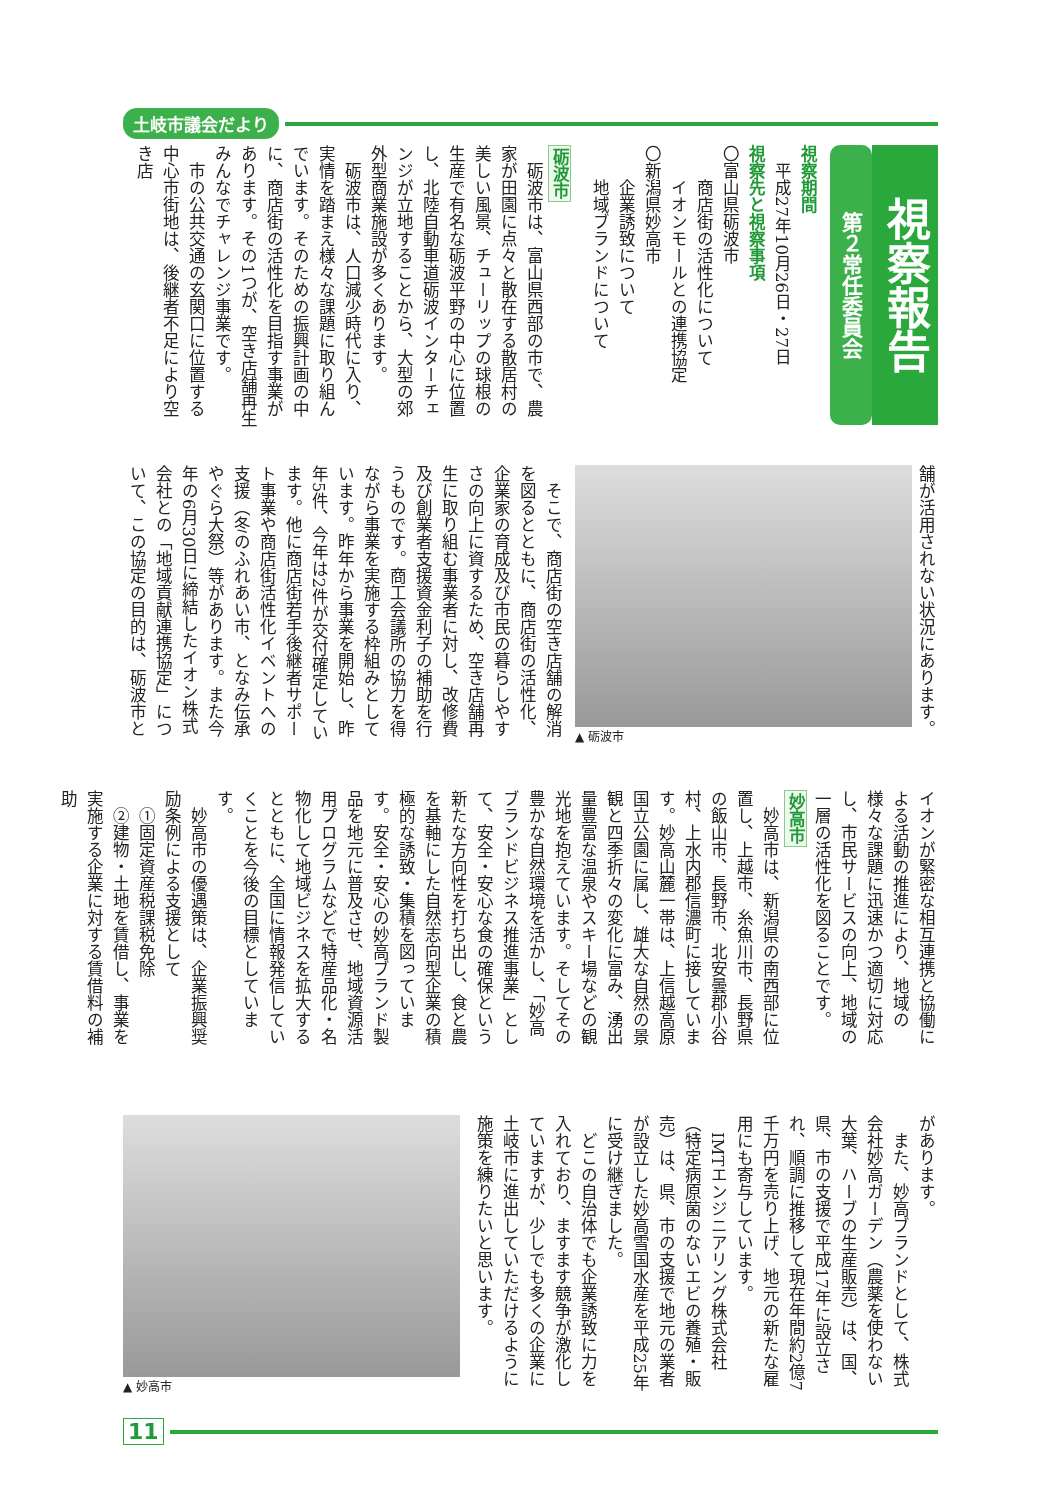土岐市議会だより
視察報告
第２常任委員会
視察期間
平成27年10月26日・27日
視察先と視察事項
〇富山県砺波市
　商店街の活性化について
　イオンモールとの連携協定
〇新潟県妙高市
　企業誘致について
　地域ブランドについて
砺波市
砺波市は、富山県西部の市で、農家が田園に点々と散在する散居村の美しい風景、チューリップの球根の生産で有名な砺波平野の中心に位置し、北陸自動車道砺波インターチェンジが立地することから、大型の郊外型商業施設が多くあります。
砺波市は、人口減少時代に入り、実情を踏まえ様々な課題に取り組んでいます。そのための振興計画の中に、商店街の活性化を目指す事業があります。その1つが、空き店舗再生みんなでチャレンジ事業です。
市の公共交通の玄関口に位置する中心市街地は、後継者不足により空き店
舗が活用されない状況にあります。
▲ 砺波市
そこで、商店街の空き店舗の解消を図るとともに、商店街の活性化、企業家の育成及び市民の暮らしやすさの向上に資するため、空き店舗再生に取り組む事業者に対し、改修費及び創業者支援資金利子の補助を行うものです。商工会議所の協力を得ながら事業を実施する枠組みとしています。昨年から事業を開始し、昨年5件、今年は2件が交付確定しています。他に商店街若手後継者サポート事業や商店街活性化イベントへの支援（冬のふれあい市、となみ伝承やぐら大祭）等があります。また今年の6月30日に締結したイオン株式会社との「地域貢献連携協定」について、この協定の目的は、砺波市と
イオンが緊密な相互連携と協働による活動の推進により、地域の様々な課題に迅速かつ適切に対応し、市民サービスの向上、地域の一層の活性化を図ることです。
妙高市
妙高市は、新潟県の南西部に位置し、上越市、糸魚川市、長野県の飯山市、長野市、北安曇郡小谷村、上水内郡信濃町に接しています。妙高山麓一帯は、上信越高原国立公園に属し、雄大な自然の景観と四季折々の変化に富み、湧出量豊富な温泉やスキー場などの観光地を抱えています。そしてその豊かな自然環境を活かし、「妙高ブランドビジネス推進事業」として、安全・安心な食の確保という新たな方向性を打ち出し、食と農を基軸にした自然志向型企業の積極的な誘致・集積を図っています。安全・安心の妙高ブランド製品を地元に普及させ、地域資源活用プログラムなどで特産品化・名物化して地域ビジネスを拡大するとともに、全国に情報発信していくことを今後の目標としています。
妙高市の優遇策は、企業振興奨励条例による支援として
①固定資産税課税免除
②建物・土地を賃借し、事業を実施する企業に対する賃借料の補助
があります。
また、妙高ブランドとして、株式会社妙高ガーデン（農薬を使わない大葉、ハーブの生産販売）は、国、県、市の支援で平成17年に設立され、順調に推移して現在年間約2億7千万円を売り上げ、地元の新たな雇用にも寄与しています。
IMTエンジニアリング株式会社（特定病原菌のないエビの養殖・販売）は、県、市の支援で地元の業者が設立した妙高雪国水産を平成25年に受け継ぎました。
どこの自治体でも企業誘致に力を入れており、ますます競争が激化していますが、少しでも多くの企業に土岐市に進出していただけるように施策を練りたいと思います。
▲ 妙高市
11